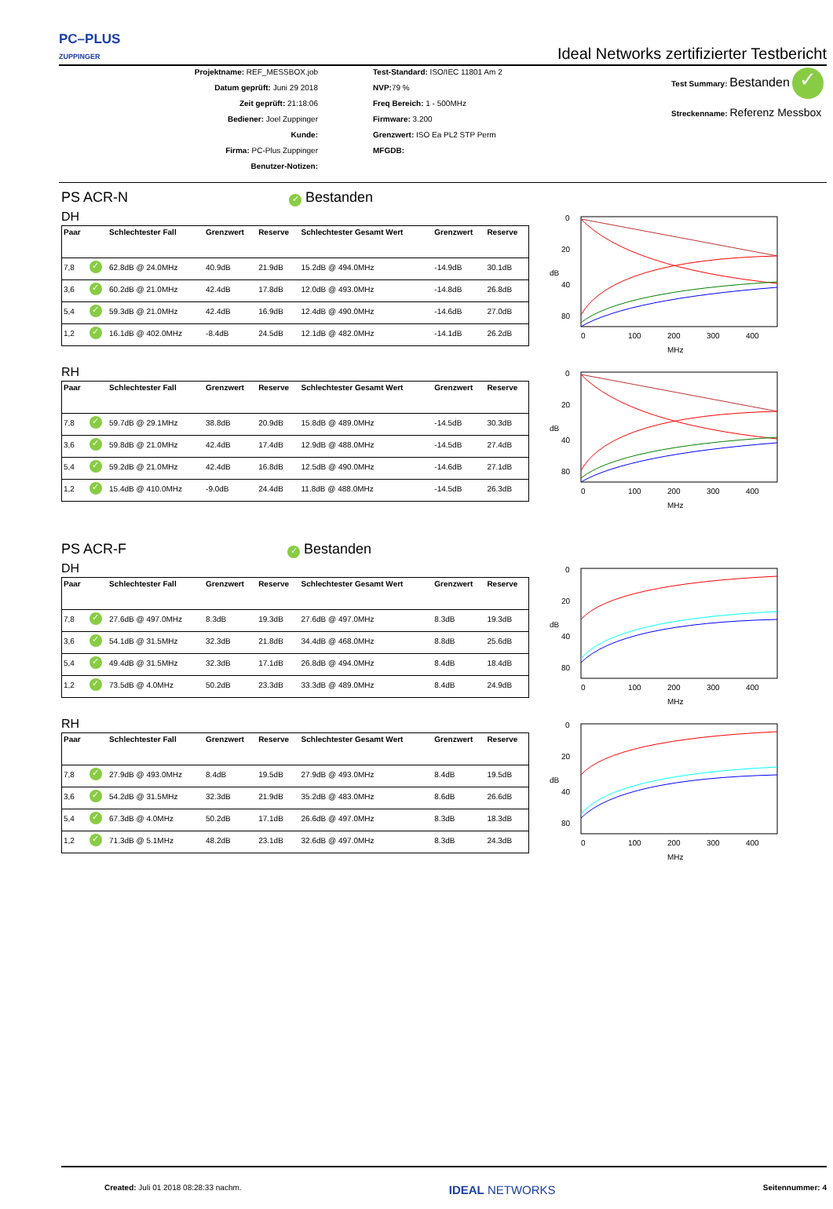PC–PLUS
ZUPPINGER
Ideal Networks zertifizierter Testbericht
Projektname: REF_MESSBOX.job
Datum geprüft: Juni 29 2018
Zeit geprüft: 21:18:06
Bediener: Joel Zuppinger
Kunde:
Firma: PC-Plus Zuppinger
Benutzer-Notizen:
Test-Standard: ISO/IEC 11801 Am 2
NVP: 79 %
Freq Bereich: 1 - 500MHz
Firmware: 3.200
Grenzwert: ISO Ea PL2 STP Perm
MFGDB:
Test Summary: Bestanden ✓
Streckenname: Referenz Messbox
PS ACR-N ✓ Bestanden
DH
| Paar | | Schlechtester Fall | Grenzwert | Reserve | Schlechtester Gesamt Wert | Grenzwert | Reserve |
| --- | --- | --- | --- | --- | --- | --- | --- |
| 7,8 | ✓ | 62.8dB @ 24.0MHz | 40.9dB | 21.9dB | 15.2dB @ 494.0MHz | -14.9dB | 30.1dB |
| 3,6 | ✓ | 60.2dB @ 21.0MHz | 42.4dB | 17.8dB | 12.0dB @ 493.0MHz | -14.8dB | 26.8dB |
| 5,4 | ✓ | 59.3dB @ 21.0MHz | 42.4dB | 16.9dB | 12.4dB @ 490.0MHz | -14.6dB | 27.0dB |
| 1,2 | ✓ | 16.1dB @ 402.0MHz | -8.4dB | 24.5dB | 12.1dB @ 482.0MHz | -14.1dB | 26.2dB |
0
20
40
80
0
100
200
300
400
MHz
dB
RH
| Paar | | Schlechtester Fall | Grenzwert | Reserve | Schlechtester Gesamt Wert | Grenzwert | Reserve |
| --- | --- | --- | --- | --- | --- | --- | --- |
| 7,8 | ✓ | 59.7dB @ 29.1MHz | 38.8dB | 20.9dB | 15.8dB @ 489.0MHz | -14.5dB | 30.3dB |
| 3,6 | ✓ | 59.8dB @ 21.0MHz | 42.4dB | 17.4dB | 12.9dB @ 488.0MHz | -14.5dB | 27.4dB |
| 5,4 | ✓ | 59.2dB @ 21.0MHz | 42.4dB | 16.8dB | 12.5dB @ 490.0MHz | -14.6dB | 27.1dB |
| 1,2 | ✓ | 15.4dB @ 410.0MHz | -9.0dB | 24.4dB | 11.8dB @ 488.0MHz | -14.5dB | 26.3dB |
0
20
40
80
0
100
200
300
400
MHz
dB
PS ACR-F ✓ Bestanden
DH
| Paar | | Schlechtester Fall | Grenzwert | Reserve | Schlechtester Gesamt Wert | Grenzwert | Reserve |
| --- | --- | --- | --- | --- | --- | --- | --- |
| 7,8 | ✓ | 27.6dB @ 497.0MHz | 8.3dB | 19.3dB | 27.6dB @ 497.0MHz | 8.3dB | 19.3dB |
| 3,6 | ✓ | 54.1dB @ 31.5MHz | 32.3dB | 21.8dB | 34.4dB @ 468.0MHz | 8.8dB | 25.6dB |
| 5,4 | ✓ | 49.4dB @ 31.5MHz | 32.3dB | 17.1dB | 26.8dB @ 494.0MHz | 8.4dB | 18.4dB |
| 1,2 | ✓ | 73.5dB @ 4.0MHz | 50.2dB | 23.3dB | 33.3dB @ 489.0MHz | 8.4dB | 24.9dB |
0
20
40
80
0
100
200
300
400
MHz
dB
RH
| Paar | | Schlechtester Fall | Grenzwert | Reserve | Schlechtester Gesamt Wert | Grenzwert | Reserve |
| --- | --- | --- | --- | --- | --- | --- | --- |
| 7,8 | ✓ | 27.9dB @ 493.0MHz | 8.4dB | 19.5dB | 27.9dB @ 493.0MHz | 8.4dB | 19.5dB |
| 3,6 | ✓ | 54.2dB @ 31.5MHz | 32.3dB | 21.9dB | 35.2dB @ 483.0MHz | 8.6dB | 26.6dB |
| 5,4 | ✓ | 67.3dB @ 4.0MHz | 50.2dB | 17.1dB | 26.6dB @ 497.0MHz | 8.3dB | 18.3dB |
| 1,2 | ✓ | 71.3dB @ 5.1MHz | 48.2dB | 23.1dB | 32.6dB @ 497.0MHz | 8.3dB | 24.3dB |
0
20
40
80
0
100
200
300
400
MHz
dB
Created: Juli 01 2018 08:28:33 nachm. IDEAL NETWORKS Seitennummer: 4